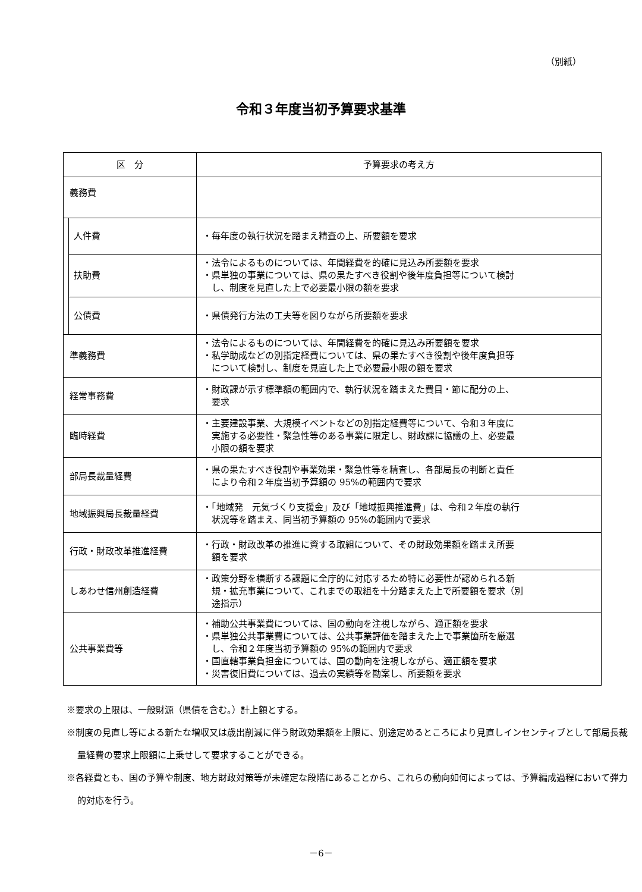（別紙）
令和３年度当初予算要求基準
| 区 分 | | 予算要求の考え方 |
| --- | --- | --- |
| 義務費 | | |
| | 人件費 | ・毎年度の執行状況を踏まえ精査の上、所要額を要求 |
| | 扶助費 | ・法令によるものについては、年間経費を的確に見込み所要額を要求 ・県単独の事業については、県の果たすべき役割や後年度負担等について検討 し、制度を見直した上で必要最小限の額を要求 |
| | 公債費 | ・県債発行方法の工夫等を図りながら所要額を要求 |
| 準義務費 | | ・法令によるものについては、年間経費を的確に見込み所要額を要求 ・私学助成などの別指定経費については、県の果たすべき役割や後年度負担等 について検討し、制度を見直した上で必要最小限の額を要求 |
| 経常事務費 | | ・財政課が示す標準額の範囲内で、執行状況を踏まえた費目・節に配分の上、 要求 |
| 臨時経費 | | ・主要建設事業、大規模イベントなどの別指定経費等について、令和３年度に 実施する必要性・緊急性等のある事業に限定し、財政課に協議の上、必要最 小限の額を要求 |
| 部局長裁量経費 | | ・県の果たすべき役割や事業効果・緊急性等を精査し、各部局長の判断と責任 により令和２年度当初予算額の 95%の範囲内で要求 |
| 地域振興局長裁量経費 | | ・「地域発 元気づくり支援金」及び「地域振興推進費」は、令和２年度の執行 状況等を踏まえ、同当初予算額の 95%の範囲内で要求 |
| 行政・財政改革推進経費 | | ・行政・財政改革の推進に資する取組について、その財政効果額を踏まえ所要 額を要求 |
| しあわせ信州創造経費 | | ・政策分野を横断する課題に全庁的に対応するため特に必要性が認められる新 規・拡充事業について、これまでの取組を十分踏まえた上で所要額を要求（別 途指示） |
| 公共事業費等 | | ・補助公共事業費については、国の動向を注視しながら、適正額を要求 ・県単独公共事業費については、公共事業評価を踏まえた上で事業箇所を厳選 し、令和２年度当初予算額の 95%の範囲内で要求 ・国直轄事業負担金については、国の動向を注視しながら、適正額を要求 ・災害復旧費については、過去の実績等を勘案し、所要額を要求 |
※要求の上限は、一般財源（県債を含む。）計上額とする。
※制度の見直し等による新たな増収又は歳出削減に伴う財政効果額を上限に、別途定めるところにより見直しインセンティブとして部局長裁量経費の要求上限額に上乗せして要求することができる。
※各経費とも、国の予算や制度、地方財政対策等が未確定な段階にあることから、これらの動向如何によっては、予算編成過程において弾力的対応を行う。
－6－